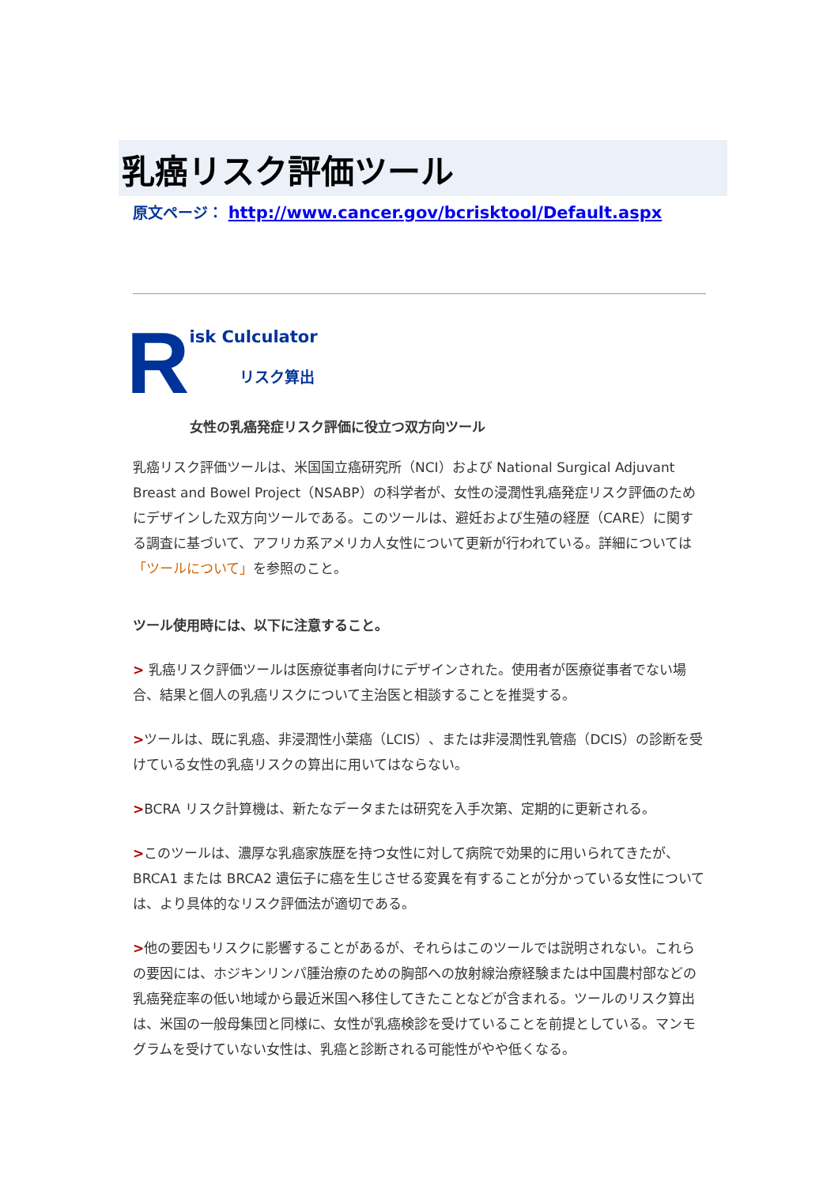乳癌リスク評価ツール
原文ページ： http://www.cancer.gov/bcrisktool/Default.aspx
R
isk Culculator
リスク算出
女性の乳癌発症リスク評価に役立つ双方向ツール
乳癌リスク評価ツールは、米国国立癌研究所（NCI）および National Surgical Adjuvant Breast and Bowel Project（NSABP）の科学者が、女性の浸潤性乳癌発症リスク評価のためにデザインした双方向ツールである。このツールは、避妊および生殖の経歴（CARE）に関する調査に基づいて、アフリカ系アメリカ人女性について更新が行われている。詳細については「ツールについて」を参照のこと。
ツール使用時には、以下に注意すること。
> 乳癌リスク評価ツールは医療従事者向けにデザインされた。使用者が医療従事者でない場合、結果と個人の乳癌リスクについて主治医と相談することを推奨する。
>ツールは、既に乳癌、非浸潤性小葉癌（LCIS）、または非浸潤性乳管癌（DCIS）の診断を受けている女性の乳癌リスクの算出に用いてはならない。
>BCRA リスク計算機は、新たなデータまたは研究を入手次第、定期的に更新される。
>このツールは、濃厚な乳癌家族歴を持つ女性に対して病院で効果的に用いられてきたが、BRCA1 または BRCA2 遺伝子に癌を生じさせる変異を有することが分かっている女性については、より具体的なリスク評価法が適切である。
>他の要因もリスクに影響することがあるが、それらはこのツールでは説明されない。これらの要因には、ホジキンリンパ腫治療のための胸部への放射線治療経験または中国農村部などの乳癌発症率の低い地域から最近米国へ移住してきたことなどが含まれる。ツールのリスク算出は、米国の一般母集団と同様に、女性が乳癌検診を受けていることを前提としている。マンモグラムを受けていない女性は、乳癌と診断される可能性がやや低くなる。